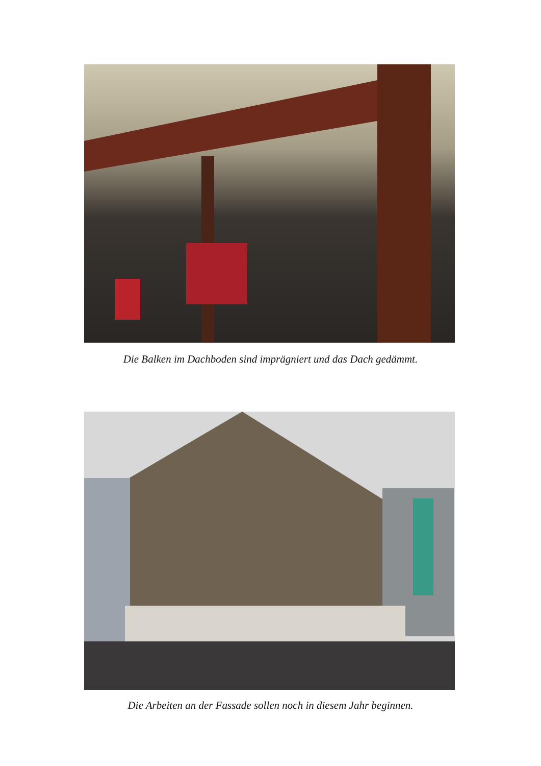Die Balken im Dachboden sind imprägniert und das Dach gedämmt.
Die Arbeiten an der Fassade sollen noch in diesem Jahr beginnen.